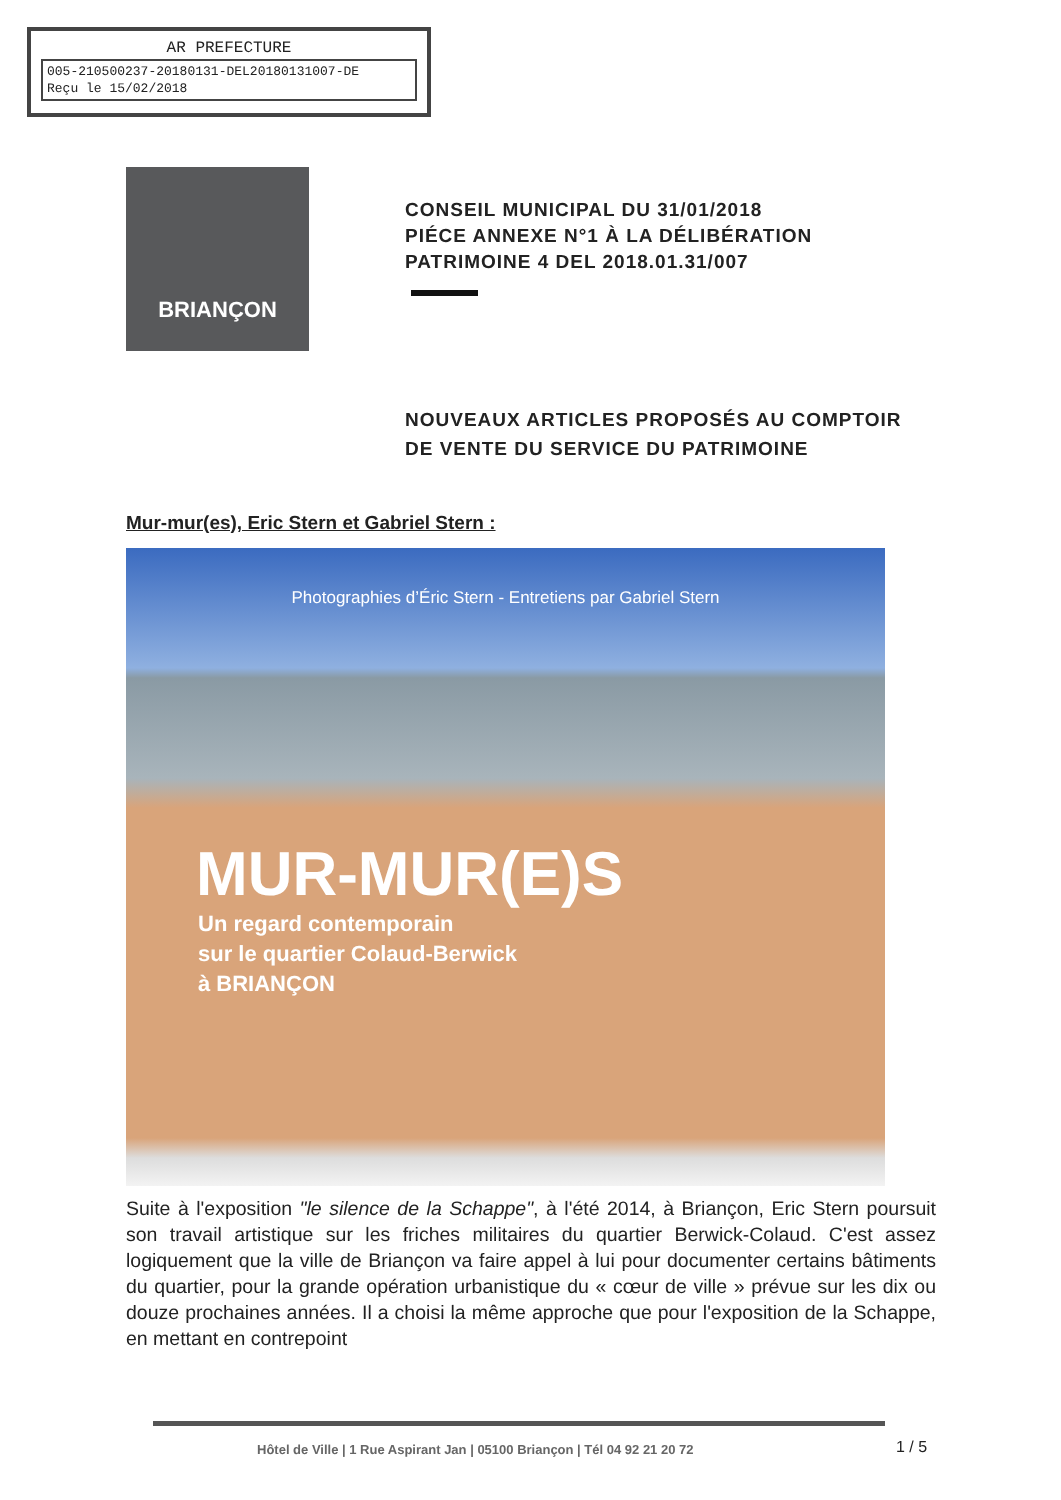AR PREFECTURE
005-210500237-20180131-DEL2018013100​7-DE
Reçu le 15/02/2018
BRIANÇON
CONSEIL MUNICIPAL DU 31/01/2018
PIÉCE ANNEXE N°1 À LA DÉLIBÉRATION
PATRIMOINE 4 DEL 2018.01.31/007
NOUVEAUX ARTICLES PROPOSÉS AU COMPTOIR
DE VENTE DU SERVICE DU PATRIMOINE
Mur-mur(es), Eric Stern et Gabriel Stern :
Photographies d’Éric Stern - Entretiens par Gabriel Stern
MUR-MUR(E)S
Un regard contemporain
sur le quartier Colaud-Berwick
à BRIANÇON
Suite à l'exposition "le silence de la Schappe", à l'été 2014, à Briançon, Eric Stern poursuit son travail artistique sur les friches militaires du quartier Berwick-Colaud. C'est assez logiquement que la ville de Briançon va faire appel à lui pour documenter certains bâtiments du quartier, pour la grande opération urbanistique du « cœur de ville » prévue sur les dix ou douze prochaines années. Il a choisi la même approche que pour l'exposition de la Schappe, en mettant en contrepoint
Hôtel de Ville | 1 Rue Aspirant Jan | 05100 Briançon | Tél 04 92 21 20 72
1 / 5